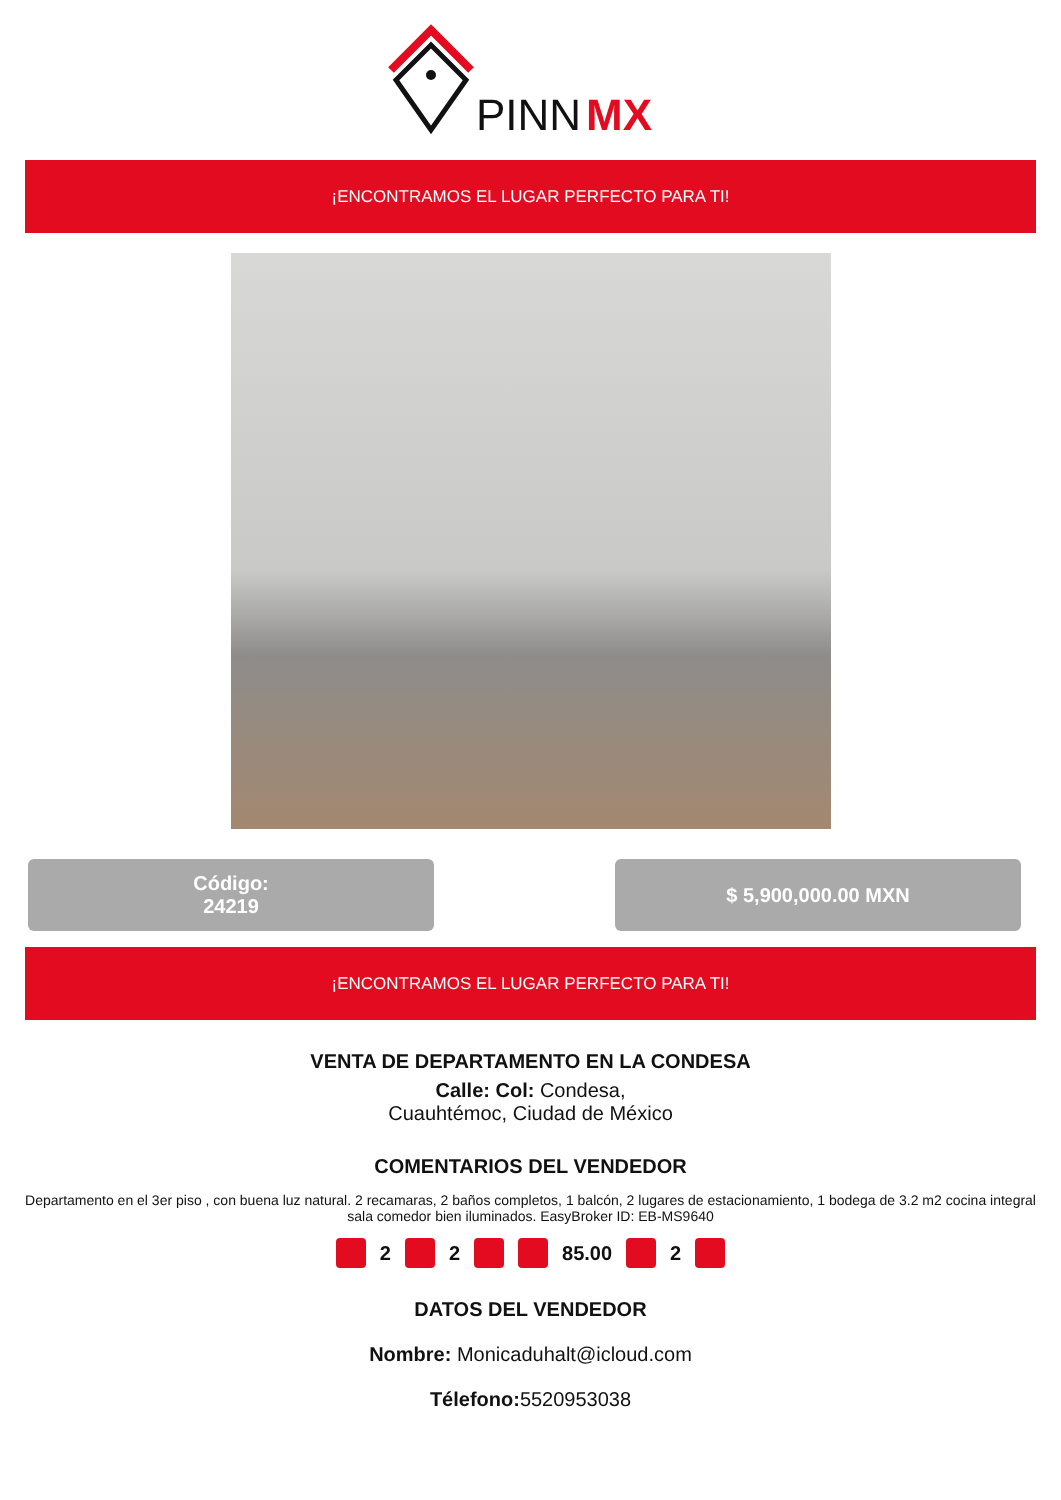PINN
MX
¡ENCONTRAMOS EL LUGAR PERFECTO PARA TI!
Código:
24219
$ 5,900,000.00 MXN
¡ENCONTRAMOS EL LUGAR PERFECTO PARA TI!
VENTA DE DEPARTAMENTO EN LA CONDESA
Calle: Col: Condesa,
Cuauhtémoc, Ciudad de México
COMENTARIOS DEL VENDEDOR
Departamento en el 3er piso , con buena luz natural. 2 recamaras, 2 baños completos, 1 balcón, 2 lugares de estacionamiento, 1 bodega de 3.2 m2 cocina integral sala comedor bien iluminados. EasyBroker ID: EB-MS9640
2 2 85.00 2
DATOS DEL VENDEDOR
Nombre: Monicaduhalt@icloud.com
Télefono: 5520953038